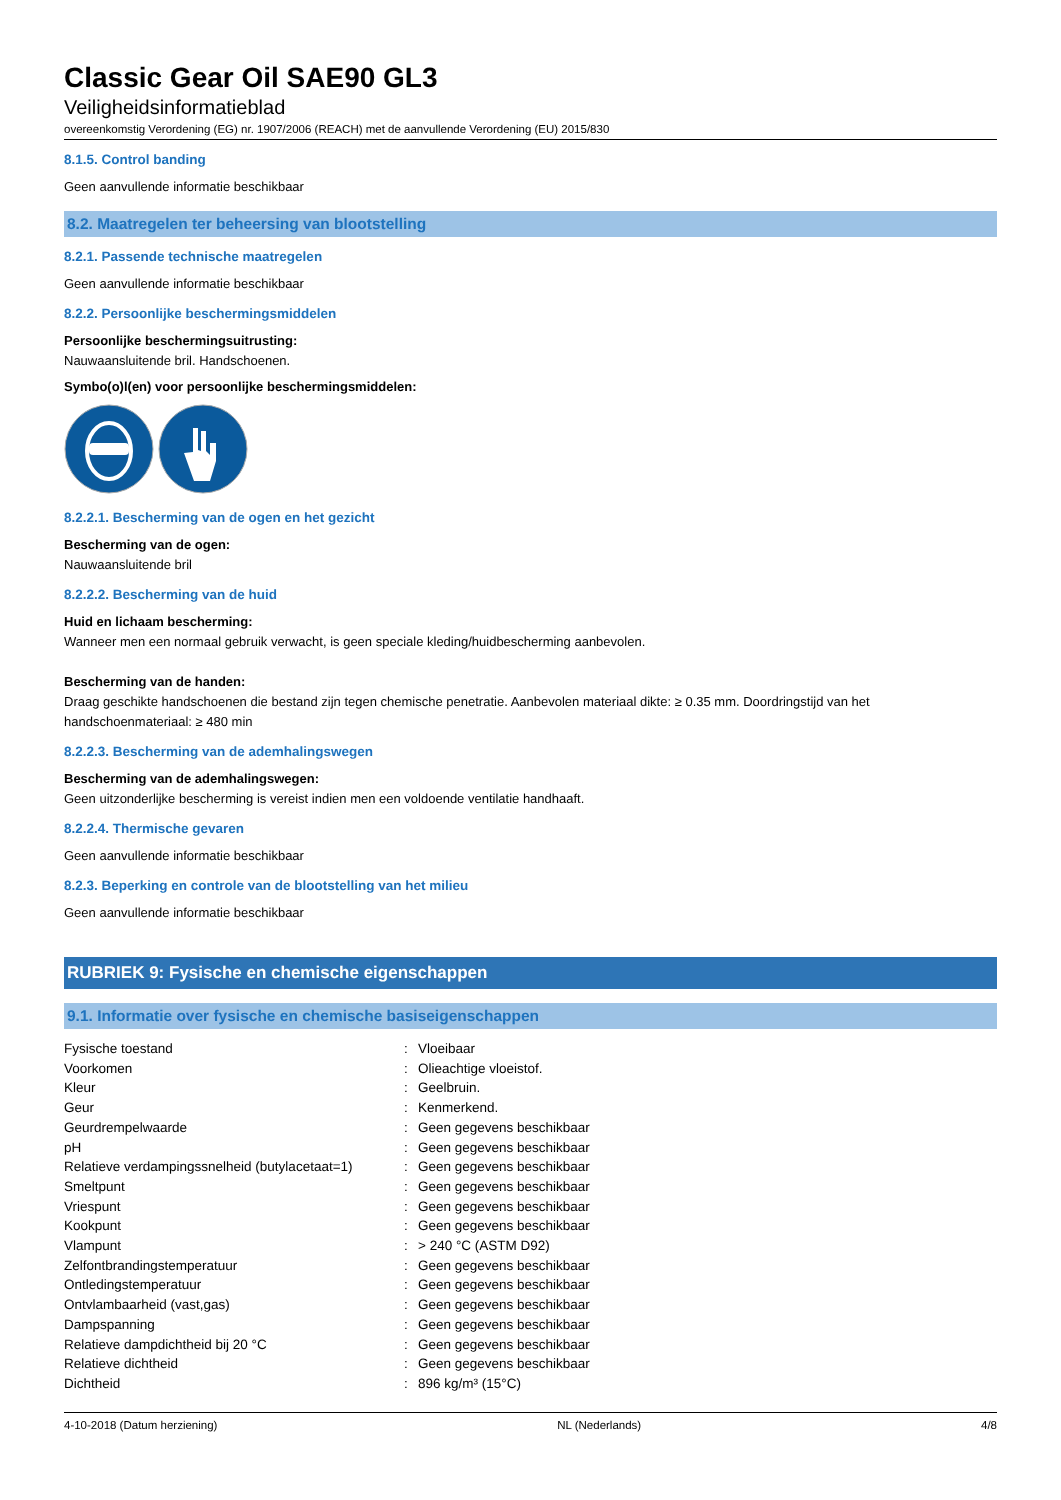Classic Gear Oil SAE90 GL3
Veiligheidsinformatieblad
overeenkomstig Verordening (EG) nr. 1907/2006 (REACH) met de aanvullende Verordening (EU) 2015/830
8.1.5. Control banding
Geen aanvullende informatie beschikbaar
8.2. Maatregelen ter beheersing van blootstelling
8.2.1. Passende technische maatregelen
Geen aanvullende informatie beschikbaar
8.2.2. Persoonlijke beschermingsmiddelen
Persoonlijke beschermingsuitrusting:
Nauwaansluitende bril. Handschoenen.
Symbo(o)l(en) voor persoonlijke beschermingsmiddelen:
8.2.2.1. Bescherming van de ogen en het gezicht
Bescherming van de ogen:
Nauwaansluitende bril
8.2.2.2. Bescherming van de huid
Huid en lichaam bescherming:
Wanneer men een normaal gebruik verwacht, is geen speciale kleding/huidbescherming aanbevolen.
Bescherming van de handen:
Draag geschikte handschoenen die bestand zijn tegen chemische penetratie. Aanbevolen materiaal dikte: ≥ 0.35 mm. Doordringstijd van het handschoenmateriaal: ≥ 480 min
8.2.2.3. Bescherming van de ademhalingswegen
Bescherming van de ademhalingswegen:
Geen uitzonderlijke bescherming is vereist indien men een voldoende ventilatie handhaaft.
8.2.2.4. Thermische gevaren
Geen aanvullende informatie beschikbaar
8.2.3. Beperking en controle van de blootstelling van het milieu
Geen aanvullende informatie beschikbaar
RUBRIEK 9: Fysische en chemische eigenschappen
9.1. Informatie over fysische en chemische basiseigenschappen
| Fysische toestand | : | Vloeibaar |
| Voorkomen | : | Olieachtige vloeistof. |
| Kleur | : | Geelbruin. |
| Geur | : | Kenmerkend. |
| Geurdrempelwaarde | : | Geen gegevens beschikbaar |
| pH | : | Geen gegevens beschikbaar |
| Relatieve verdampingssnelheid (butylacetaat=1) | : | Geen gegevens beschikbaar |
| Smeltpunt | : | Geen gegevens beschikbaar |
| Vriespunt | : | Geen gegevens beschikbaar |
| Kookpunt | : | Geen gegevens beschikbaar |
| Vlampunt | : | > 240 °C (ASTM D92) |
| Zelfontbrandingstemperatuur | : | Geen gegevens beschikbaar |
| Ontledingstemperatuur | : | Geen gegevens beschikbaar |
| Ontvlambaarheid (vast,gas) | : | Geen gegevens beschikbaar |
| Dampspanning | : | Geen gegevens beschikbaar |
| Relatieve dampdichtheid bij 20 °C | : | Geen gegevens beschikbaar |
| Relatieve dichtheid | : | Geen gegevens beschikbaar |
| Dichtheid | : | 896 kg/m³ (15°C) |
4-10-2018 (Datum herziening) NL (Nederlands) 4/8